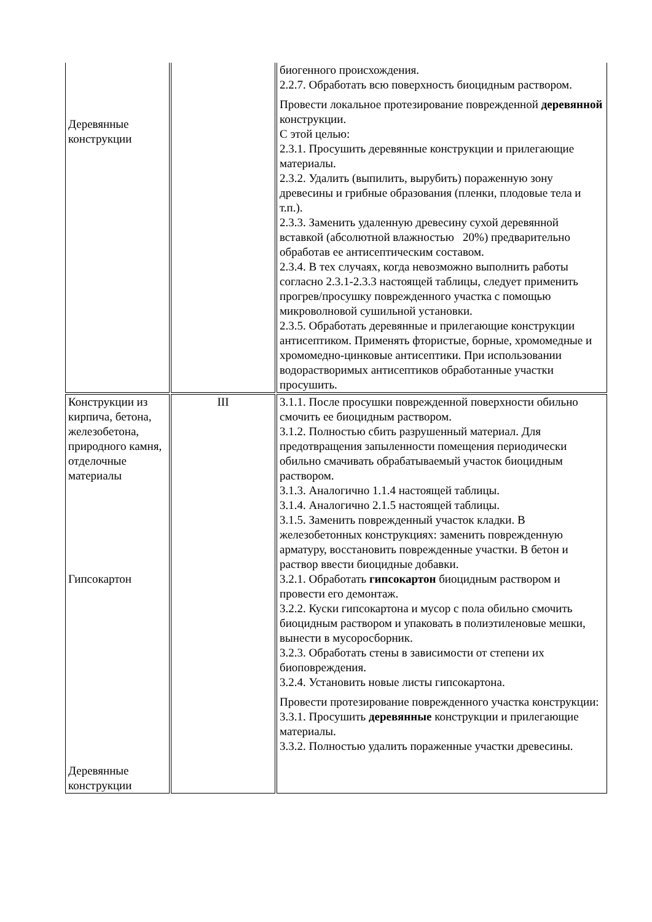| Деревянные конструкции | | биогенного происхождения. 2.2.7. Обработать всю поверхность биоцидным раствором. Провести локальное протезирование поврежденной деревянной конструкции. С этой целью: 2.3.1. Просушить деревянные конструкции и прилегающие материалы. 2.3.2. Удалить (выпилить, вырубить) пораженную зону древесины и грибные образования (пленки, плодовые тела и т.п.). 2.3.3. Заменить удаленную древесину сухой деревянной вставкой (абсолютной влажностью 20%) предварительно обработав ее антисептическим составом. 2.3.4. В тех случаях, когда невозможно выполнить работы согласно 2.3.1-2.3.3 настоящей таблицы, следует применить прогрев/просушку поврежденного участка с помощью микроволновой сушильной установки. 2.3.5. Обработать деревянные и прилегающие конструкции антисептиком. Применять фтористые, борные, хромомедные и хромомедно-цинковые антисептики. При использовании водорастворимых антисептиков обработанные участки просушить. |
| Конструкции из кирпича, бетона, железобетона, природного камня, отделочные материалы Гипсокартон Деревянные конструкции | III | 3.1.1. После просушки поврежденной поверхности обильно смочить ее биоцидным раствором. 3.1.2. Полностью сбить разрушенный материал. Для предотвращения запыленности помещения периодически обильно смачивать обрабатываемый участок биоцидным раствором. 3.1.3. Аналогично 1.1.4 настоящей таблицы. 3.1.4. Аналогично 2.1.5 настоящей таблицы. 3.1.5. Заменить поврежденный участок кладки. В железобетонных конструкциях: заменить поврежденную арматуру, восстановить поврежденные участки. В бетон и раствор ввести биоцидные добавки. 3.2.1. Обработать гипсокартон биоцидным раствором и провести его демонтаж. 3.2.2. Куски гипсокартона и мусор с пола обильно смочить биоцидным раствором и упаковать в полиэтиленовые мешки, вынести в мусоросборник. 3.2.3. Обработать стены в зависимости от степени их биоповреждения. 3.2.4. Установить новые листы гипсокартона. Провести протезирование поврежденного участка конструкции: 3.3.1. Просушить деревянные конструкции и прилегающие материалы. 3.3.2. Полностью удалить пораженные участки древесины. |